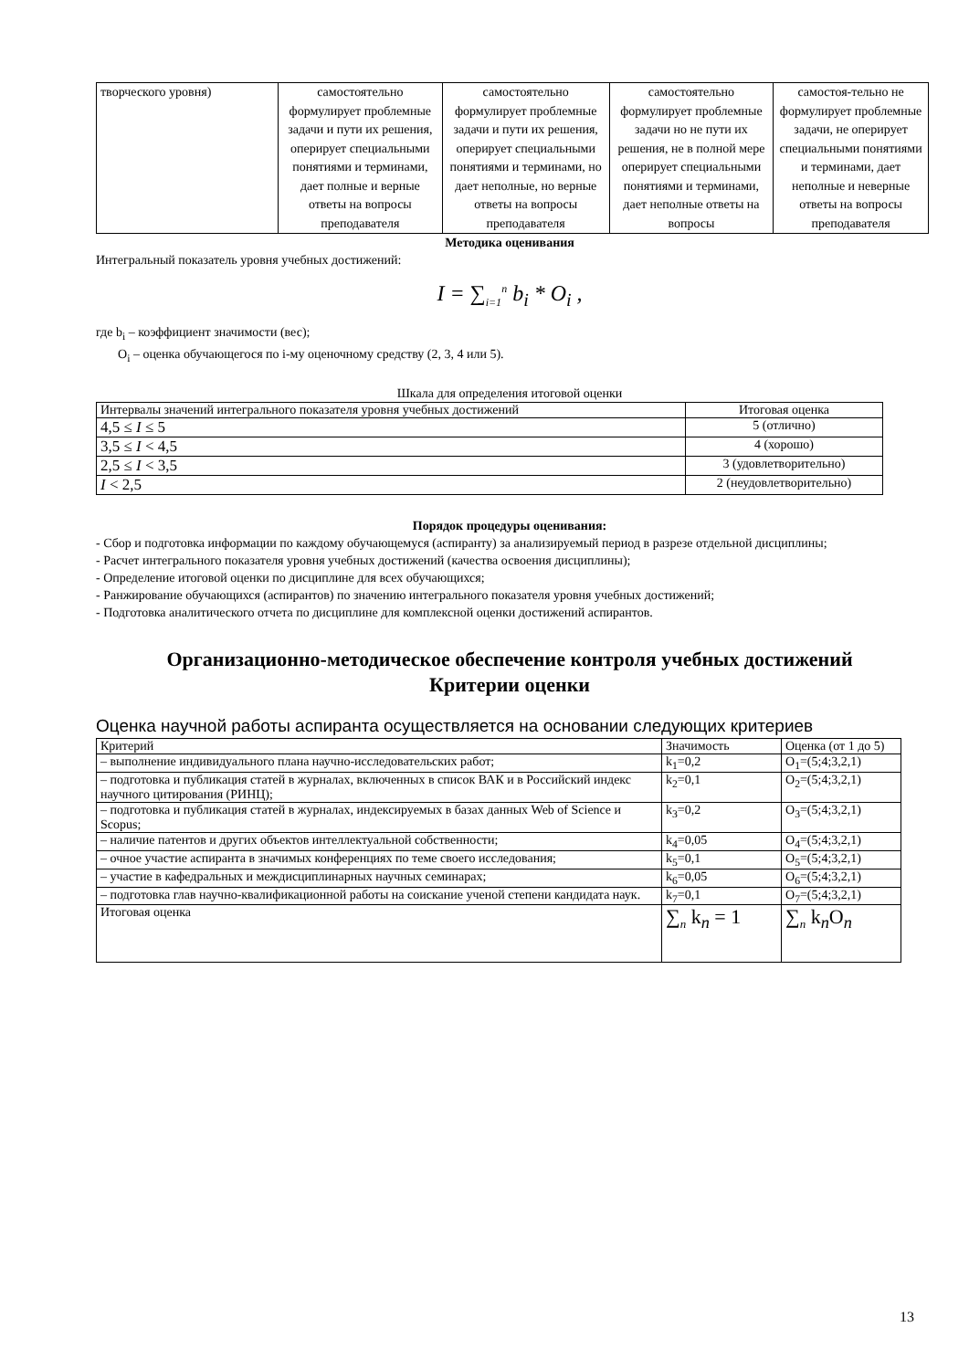| творческого уровня) | самостоятельно формулирует проблемные задачи и пути их решения, оперирует специальными понятиями и терминами, дает полные и верные ответы на вопросы преподавателя | самостоятельно формулирует проблемные задачи и пути их решения, оперирует специальными понятиями и терминами, но дает неполные, но верные ответы на вопросы преподавателя | самостоятельно формулирует проблемные задачи но не пути их решения, не в полной мере оперирует специальными понятиями и терминами, дает неполные ответы на вопросы | самостоя-тельно не формулирует проблемные задачи, не оперирует специальными понятиями и терминами, дает неполные и неверные ответы на вопросы преподавателя |
Методика оценивания
Интегральный показатель уровня учебных достижений:
I = ∑<sub>i=1</sub><sup>n</sup> b<sub>i</sub> * O<sub>i</sub> ,
где b<sub>i</sub> – коэффициент значимости (вес);
O<sub>i</sub> – оценка обучающегося по i-му оценочному средству (2, 3, 4 или 5).
Шкала для определения итоговой оценки
| Интервалы значений интегрального показателя уровня учебных достижений | Итоговая оценка |
| 4,5 ≤ I ≤ 5 | 5 (отлично) |
| 3,5 ≤ I < 4,5 | 4 (хорошо) |
| 2,5 ≤ I < 3,5 | 3 (удовлетворительно) |
| I < 2,5 | 2 (неудовлетворительно) |
Порядок процедуры оценивания:
- Сбор и подготовка информации по каждому обучающемуся (аспиранту) за анализируемый период в разрезе отдельной дисциплины;
- Расчет интегрального показателя уровня учебных достижений (качества освоения дисциплины);
- Определение итоговой оценки по дисциплине для всех обучающихся;
- Ранжирование обучающихся (аспирантов) по значению интегрального показателя уровня учебных достижений;
- Подготовка аналитического отчета по дисциплине для комплексной оценки достижений аспирантов.
Организационно-методическое обеспечение контроля учебных достижений
Критерии оценки
Оценка научной работы аспиранта осуществляется на основании следующих критериев
| Критерий | Значимость | Оценка (от 1 до 5) |
| – выполнение индивидуального плана научно-исследовательских работ; | k<sub>1</sub>=0,2 | O<sub>1</sub>=(5;4;3,2,1) |
| – подготовка и публикация статей в журналах, включенных в список ВАК и в Российский индекс научного цитирования (РИНЦ); | k<sub>2</sub>=0,1 | O<sub>2</sub>=(5;4;3,2,1) |
| – подготовка и публикация статей в журналах, индексируемых в базах данных Web of Science и Scopus; | k<sub>3</sub>=0,2 | O<sub>3</sub>=(5;4;3,2,1) |
| – наличие патентов и других объектов интеллектуальной собственности; | k<sub>4</sub>=0,05 | O<sub>4</sub>=(5;4;3,2,1) |
| – очное участие аспиранта в значимых конференциях по теме своего исследования; | k<sub>5</sub>=0,1 | O<sub>5</sub>=(5;4;3,2,1) |
| – участие в кафедральных и междисциплинарных научных семинарах; | k<sub>6</sub>=0,05 | O<sub>6</sub>=(5;4;3,2,1) |
| – подготовка глав научно-квалификационной работы на соискание ученой степени кандидата наук. | k<sub>7</sub>=0,1 | O<sub>7</sub>=(5;4;3,2,1) |
| Итоговая оценка | ∑<sub>n</sub> k<sub>n</sub> = 1 | ∑<sub>n</sub> k<sub>n</sub>O<sub>n</sub> |
13